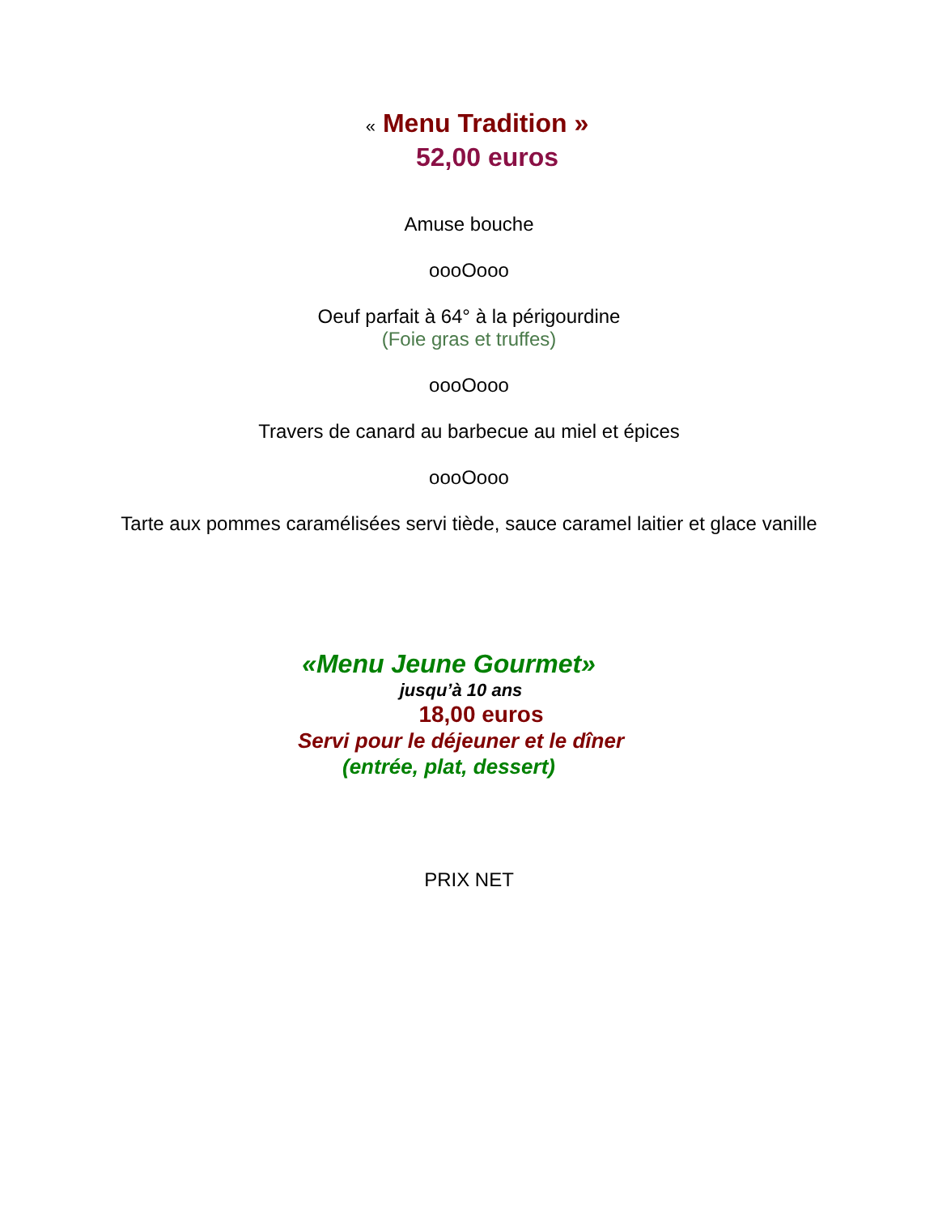« Menu Tradition »
52,00 euros
Amuse bouche
oooOooo
Oeuf parfait à 64° à la périgourdine
(Foie gras et truffes)
oooOooo
Travers de canard au barbecue au miel et épices
oooOooo
Tarte aux pommes caramélisées servi tiède, sauce caramel laitier et glace vanille
«Menu Jeune Gourmet»
jusqu’à 10 ans
18,00 euros
Servi pour le déjeuner et le dîner
(entrée, plat, dessert)
PRIX NET